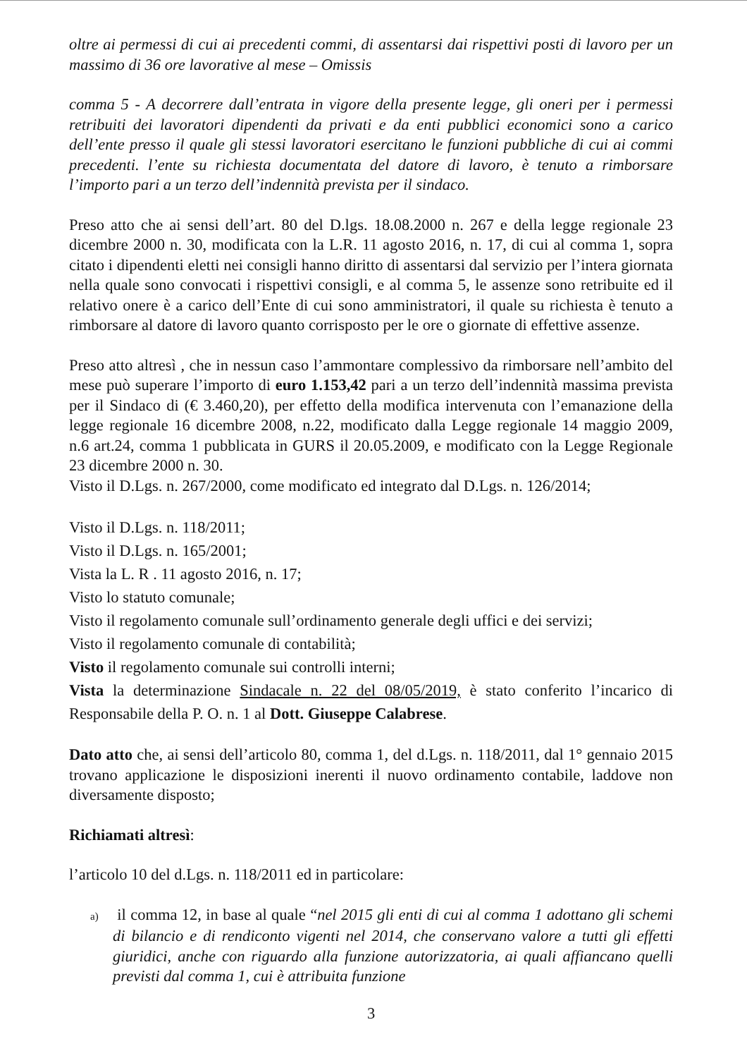oltre ai permessi di cui ai precedenti commi, di assentarsi dai rispettivi posti di lavoro per un massimo di 36 ore lavorative al mese – Omissis
comma 5 - A decorrere dall’entrata in vigore della presente legge, gli oneri per i permessi retribuiti dei lavoratori dipendenti da privati e da enti pubblici economici sono a carico dell’ente presso il quale gli stessi lavoratori esercitano le funzioni pubbliche di cui ai commi precedenti. l’ente su richiesta documentata del datore di lavoro, è tenuto a rimborsare l’importo pari a un terzo dell’indennità prevista per il sindaco.
Preso atto che ai sensi dell’art. 80 del D.lgs. 18.08.2000 n. 267 e della legge regionale 23 dicembre 2000 n. 30, modificata con la L.R. 11 agosto 2016, n. 17, di cui al comma 1, sopra citato i dipendenti eletti nei consigli hanno diritto di assentarsi dal servizio per l’intera giornata nella quale sono convocati i rispettivi consigli, e al comma 5, le assenze sono retribuite ed il relativo onere è a carico dell’Ente di cui sono amministratori, il quale su richiesta è tenuto a rimborsare al datore di lavoro quanto corrisposto per le ore o giornate di effettive assenze.
Preso atto altresì , che in nessun caso l’ammontare complessivo da rimborsare nell’ambito del mese può superare l’importo di euro 1.153,42 pari a un terzo dell’indennità massima prevista per il Sindaco di (€ 3.460,20), per effetto della modifica intervenuta con l’emanazione della legge regionale 16 dicembre 2008, n.22, modificato dalla Legge regionale 14 maggio 2009, n.6 art.24, comma 1 pubblicata in GURS il 20.05.2009, e modificato con la Legge Regionale 23 dicembre 2000 n. 30.
Visto il D.Lgs. n. 267/2000, come modificato ed integrato dal D.Lgs. n. 126/2014;
Visto il D.Lgs. n. 118/2011;
Visto il D.Lgs. n. 165/2001;
Vista la L. R . 11 agosto 2016, n. 17;
Visto lo statuto comunale;
Visto il regolamento comunale sull’ordinamento generale degli uffici e dei servizi;
Visto il regolamento comunale di contabilità;
Visto il regolamento comunale sui controlli interni;
Vista la determinazione Sindacale n. 22 del 08/05/2019, è stato conferito l’incarico di Responsabile della P. O. n. 1 al Dott. Giuseppe Calabrese.
Dato atto che, ai sensi dell’articolo 80, comma 1, del d.Lgs. n. 118/2011, dal 1° gennaio 2015 trovano applicazione le disposizioni inerenti il nuovo ordinamento contabile, laddove non diversamente disposto;
Richiamati altresì:
l’articolo 10 del d.Lgs. n. 118/2011 ed in particolare:
a) il comma 12, in base al quale “nel 2015 gli enti di cui al comma 1 adottano gli schemi di bilancio e di rendiconto vigenti nel 2014, che conservano valore a tutti gli effetti giuridici, anche con riguardo alla funzione autorizzatoria, ai quali affiancano quelli previsti dal comma 1, cui è attribuita funzione
3